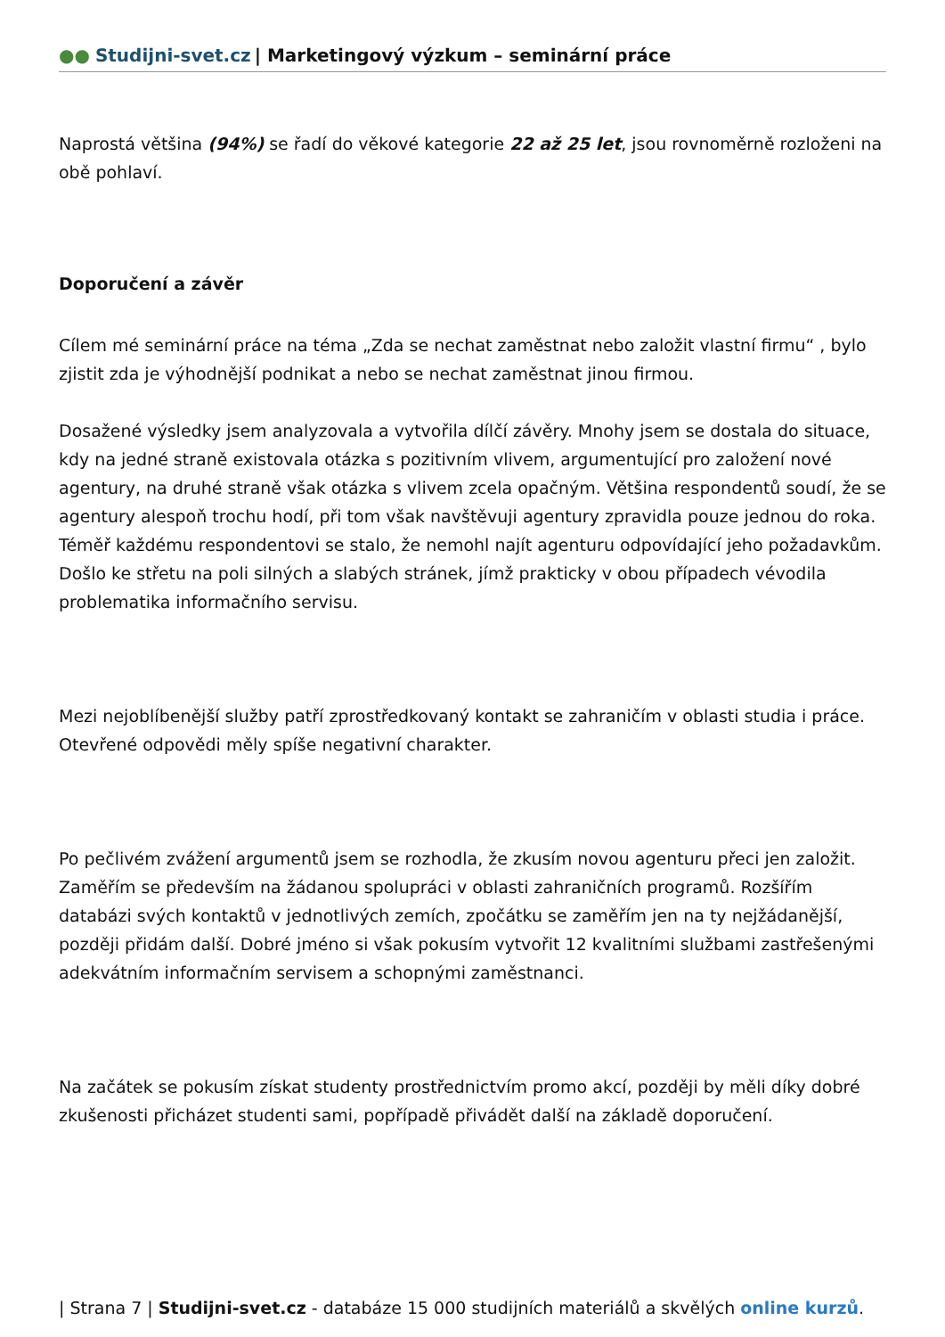●● Studijni-svet.cz | Marketingový výzkum – seminární práce
Naprostá většina (94%) se řadí do věkové kategorie 22 až 25 let, jsou rovnoměrně rozloženi na obě pohlaví.
Doporučení a závěr
Cílem mé seminární práce na téma „Zda se nechat zaměstnat nebo založit vlastní firmu“ , bylo zjistit zda je výhodnější podnikat a nebo se nechat zaměstnat jinou firmou.
Dosažené výsledky jsem analyzovala a vytvořila dílčí závěry. Mnohy jsem se dostala do situace, kdy na jedné straně existovala otázka s pozitivním vlivem, argumentující pro založení nové agentury, na druhé straně však otázka s vlivem zcela opačným. Většina respondentů soudí, že se agentury alespoň trochu hodí, při tom však navštěvuji agentury zpravidla pouze jednou do roka. Téměř každému respondentovi se stalo, že nemohl najít agenturu odpovídající jeho požadavkům. Došlo ke střetu na poli silných a slabých stránek, jímž prakticky v obou případech vévodila problematika informačního servisu.
Mezi nejoblíbenější služby patří zprostředkovaný kontakt se zahraničím v oblasti studia i práce. Otevřené odpovědi měly spíše negativní charakter.
Po pečlivém zvážení argumentů jsem se rozhodla, že zkusím novou agenturu přeci jen založit. Zaměřím se především na žádanou spolupráci v oblasti zahraničních programů. Rozšířím databázi svých kontaktů v jednotlivých zemích, zpočátku se zaměřím jen na ty nejžádanější, později přidám další. Dobré jméno si však pokusím vytvořit 12 kvalitními službami zastřešenými adekvátním informačním servisem a schopnými zaměstnanci.
Na začátek se pokusím získat studenty prostřednictvím promo akcí, později by měli díky dobré zkušenosti přicházet studenti sami, popřípadě přivádět další na základě doporučení.
| Strana 7 | Studijni-svet.cz - databáze 15 000 studijních materiálů a skvělých online kurzů.